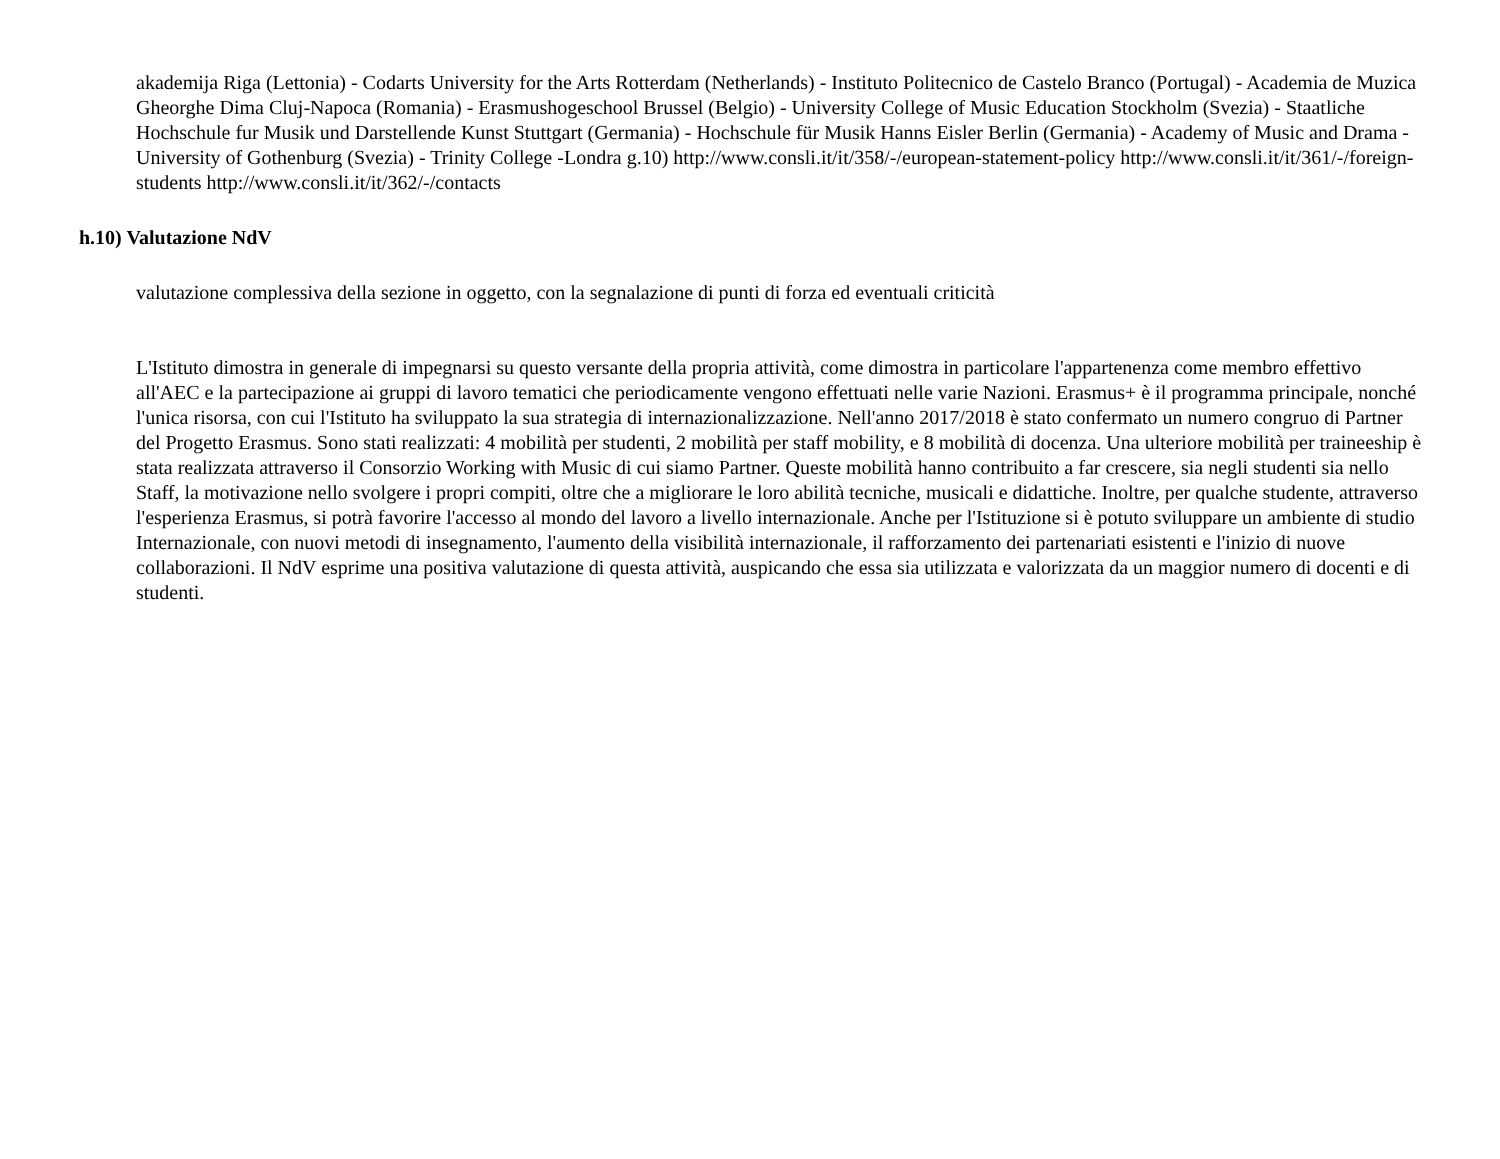akademija Riga (Lettonia) - Codarts University for the Arts Rotterdam (Netherlands) - Instituto Politecnico de Castelo Branco (Portugal) - Academia de Muzica Gheorghe Dima Cluj-Napoca (Romania) - Erasmushogeschool Brussel (Belgio) - University College of Music Education Stockholm (Svezia) - Staatliche Hochschule fur Musik und Darstellende Kunst Stuttgart (Germania) - Hochschule für Musik Hanns Eisler Berlin (Germania) - Academy of Music and Drama - University of Gothenburg (Svezia) - Trinity College -Londra g.10) http://www.consli.it/it/358/-/european-statement-policy http://www.consli.it/it/361/-/foreign-students http://www.consli.it/it/362/-/contacts
h.10) Valutazione NdV
valutazione complessiva della sezione in oggetto, con la segnalazione di punti di forza ed eventuali criticità
L'Istituto dimostra in generale di impegnarsi su questo versante della propria attività, come dimostra in particolare l'appartenenza come membro effettivo all'AEC e la partecipazione ai gruppi di lavoro tematici che periodicamente vengono effettuati nelle varie Nazioni. Erasmus+ è il programma principale, nonché l'unica risorsa, con cui l'Istituto ha sviluppato la sua strategia di internazionalizzazione. Nell'anno 2017/2018 è stato confermato un numero congruo di Partner del Progetto Erasmus. Sono stati realizzati: 4 mobilità per studenti, 2 mobilità per staff mobility, e 8 mobilità di docenza. Una ulteriore mobilità per traineeship è stata realizzata attraverso il Consorzio Working with Music di cui siamo Partner. Queste mobilità hanno contribuito a far crescere, sia negli studenti sia nello Staff, la motivazione nello svolgere i propri compiti, oltre che a migliorare le loro abilità tecniche, musicali e didattiche. Inoltre, per qualche studente, attraverso l'esperienza Erasmus, si potrà favorire l'accesso al mondo del lavoro a livello internazionale. Anche per l'Istituzione si è potuto sviluppare un ambiente di studio Internazionale, con nuovi metodi di insegnamento, l'aumento della visibilità internazionale, il rafforzamento dei partenariati esistenti e l'inizio di nuove collaborazioni. Il NdV esprime una positiva valutazione di questa attività, auspicando che essa sia utilizzata e valorizzata da un maggior numero di docenti e di studenti.